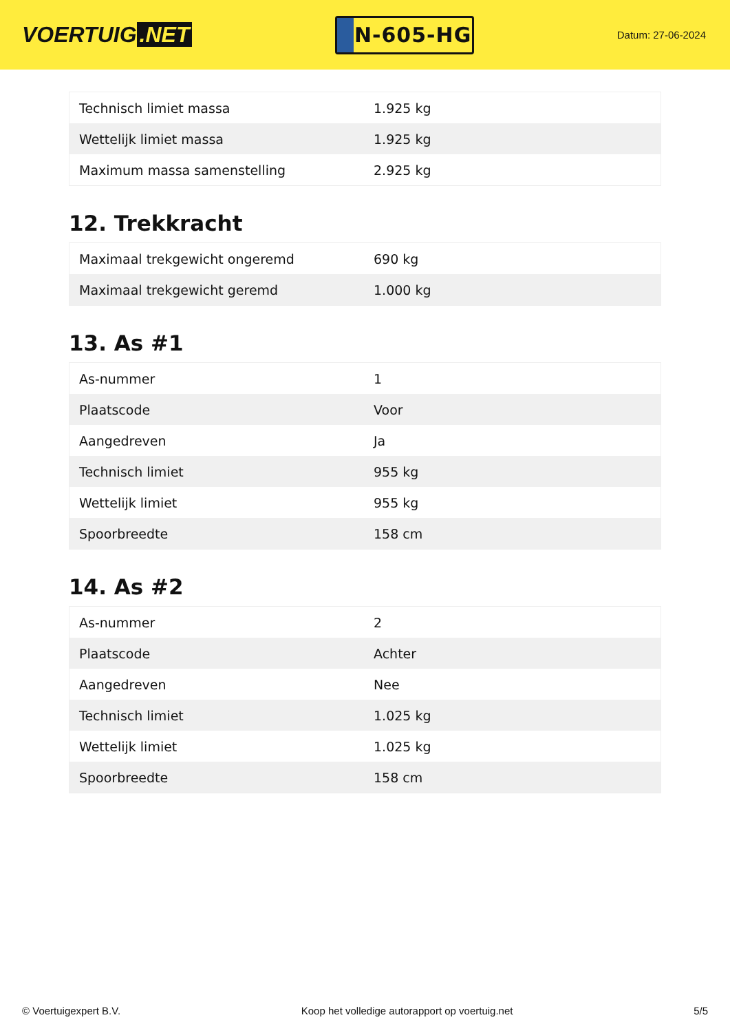VOERTUIG.NET
N-605-HG
Datum: 27-06-2024
| Technisch limiet massa | 1.925 kg |
| Wettelijk limiet massa | 1.925 kg |
| Maximum massa samenstelling | 2.925 kg |
12. Trekkracht
| Maximaal trekgewicht ongeremd | 690 kg |
| Maximaal trekgewicht geremd | 1.000 kg |
13. As #1
| As-nummer | 1 |
| Plaatscode | Voor |
| Aangedreven | Ja |
| Technisch limiet | 955 kg |
| Wettelijk limiet | 955 kg |
| Spoorbreedte | 158 cm |
14. As #2
| As-nummer | 2 |
| Plaatscode | Achter |
| Aangedreven | Nee |
| Technisch limiet | 1.025 kg |
| Wettelijk limiet | 1.025 kg |
| Spoorbreedte | 158 cm |
© Voertuigexpert B.V. Koop het volledige autorapport op voertuig.net 5/5